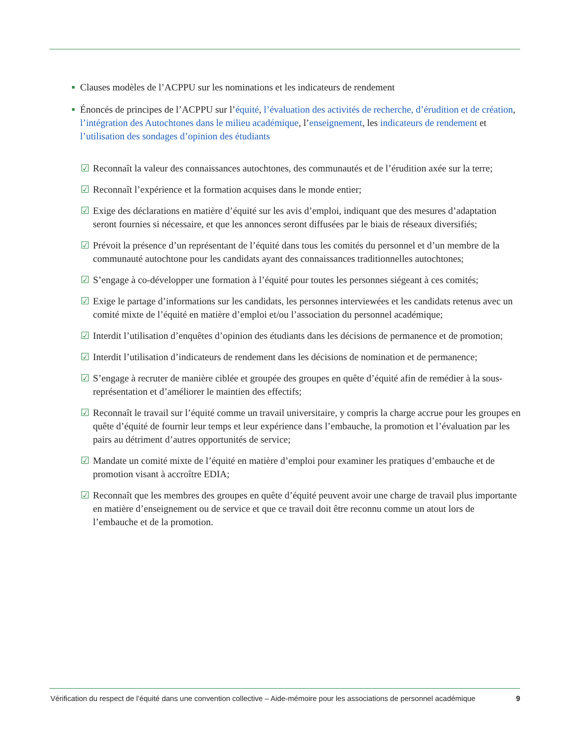■ Clauses modèles de l’ACPPU sur les nominations et les indicateurs de rendement
■ Énoncés de principes de l’ACPPU sur l’équité, l’évaluation des activités de recherche, d’érudition et de création, l’intégration des Autochtones dans le milieu académique, l’enseignement, les indicateurs de rendement et l’utilisation des sondages d’opinion des étudiants
☑ Reconnaît la valeur des connaissances autochtones, des communautés et de l’érudition axée sur la terre;
☑ Reconnaît l’expérience et la formation acquises dans le monde entier;
☑ Exige des déclarations en matière d’équité sur les avis d’emploi, indiquant que des mesures d’adaptation seront fournies si nécessaire, et que les annonces seront diffusées par le biais de réseaux diversifiés;
☑ Prévoit la présence d’un représentant de l’équité dans tous les comités du personnel et d’un membre de la communauté autochtone pour les candidats ayant des connaissances traditionnelles autochtones;
☑ S’engage à co-développer une formation à l’équité pour toutes les personnes siégeant à ces comités;
☑ Exige le partage d’informations sur les candidats, les personnes interviewées et les candidats retenus avec un comité mixte de l’équité en matière d’emploi et/ou l’association du personnel académique;
☑ Interdit l’utilisation d’enquêtes d’opinion des étudiants dans les décisions de permanence et de promotion;
☑ Interdit l’utilisation d’indicateurs de rendement dans les décisions de nomination et de permanence;
☑ S’engage à recruter de manière ciblée et groupée des groupes en quête d’équité afin de remédier à la sous-représentation et d’améliorer le maintien des effectifs;
☑ Reconnaît le travail sur l’équité comme un travail universitaire, y compris la charge accrue pour les groupes en quête d’équité de fournir leur temps et leur expérience dans l’embauche, la promotion et l’évaluation par les pairs au détriment d’autres opportunités de service;
☑ Mandate un comité mixte de l’équité en matière d’emploi pour examiner les pratiques d’embauche et de promotion visant à accroître EDIA;
☑ Reconnaît que les membres des groupes en quête d’équité peuvent avoir une charge de travail plus importante en matière d’enseignement ou de service et que ce travail doit être reconnu comme un atout lors de l’embauche et de la promotion.
Vérification du respect de l’équité dans une convention collective – Aide-mémoire pour les associations de personnel académique 9